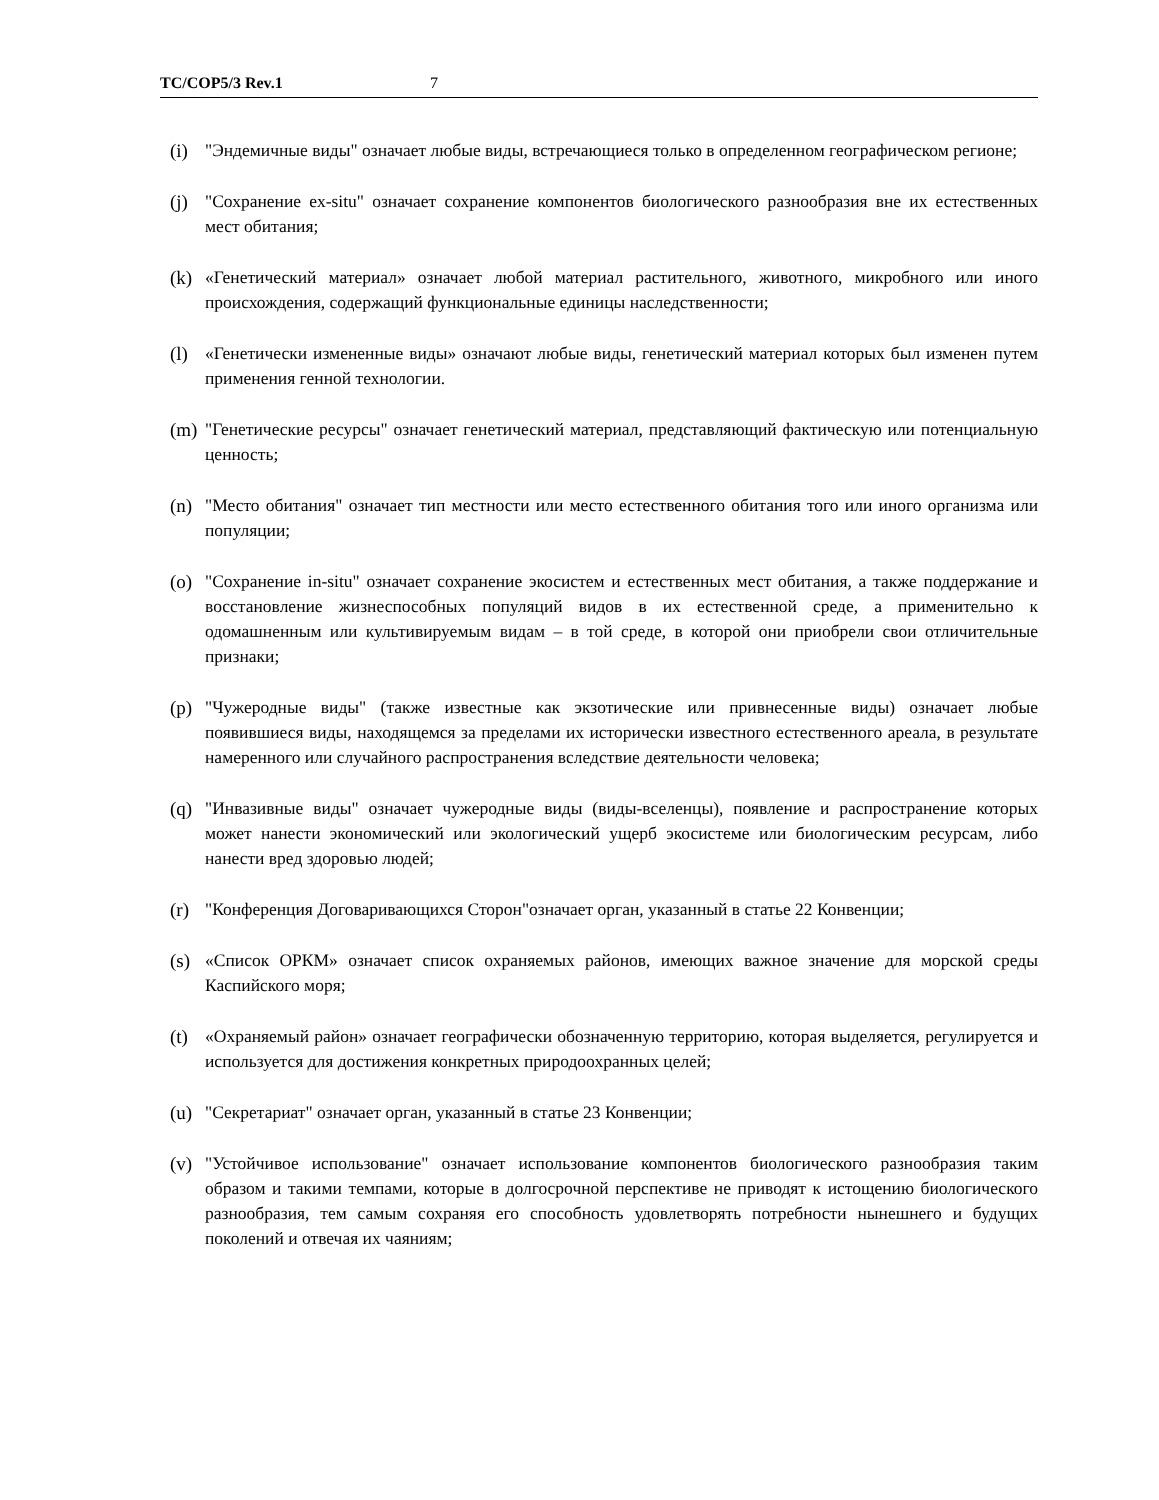TC/COP5/3 Rev.1 7
(i) "Эндемичные виды" означает любые виды, встречающиеся только в определенном географическом регионе;
(j) "Сохранение ex-situ" означает сохранение компонентов биологического разнообразия вне их естественных мест обитания;
(k) «Генетический материал» означает любой материал растительного, животного, микробного или иного происхождения, содержащий функциональные единицы наследственности;
(l) «Генетически измененные виды» означают любые виды, генетический материал которых был изменен путем применения генной технологии.
(m) "Генетические ресурсы" означает генетический материал, представляющий фактическую или потенциальную ценность;
(n) "Место обитания" означает тип местности или место естественного обитания того или иного организма или популяции;
(o) "Сохранение in-situ" означает сохранение экосистем и естественных мест обитания, а также поддержание и восстановление жизнеспособных популяций видов в их естественной среде, а применительно к одомашненным или культивируемым видам – в той среде, в которой они приобрели свои отличительные признаки;
(p) "Чужеродные виды" (также известные как экзотические или привнесенные виды) означает любые появившиеся виды, находящемся за пределами их исторически известного естественного ареала, в результате намеренного или случайного распространения вследствие деятельности человека;
(q) "Инвазивные виды" означает чужеродные виды (виды-вселенцы), появление и распространение которых может нанести экономический или экологический ущерб экосистеме или биологическим ресурсам, либо нанести вред здоровью людей;
(r) "Конференция Договаривающихся Сторон"означает орган, указанный в статье 22 Конвенции;
(s) «Список ОРКМ» означает список охраняемых районов, имеющих важное значение для морской среды Каспийского моря;
(t) «Охраняемый район» означает географически обозначенную территорию, которая выделяется, регулируется и используется для достижения конкретных природоохранных целей;
(u) "Секретариат" означает орган, указанный в статье 23 Конвенции;
(v) "Устойчивое использование" означает использование компонентов биологического разнообразия таким образом и такими темпами, которые в долгосрочной перспективе не приводят к истощению биологического разнообразия, тем самым сохраняя его способность удовлетворять потребности нынешнего и будущих поколений и отвечая их чаяниям;